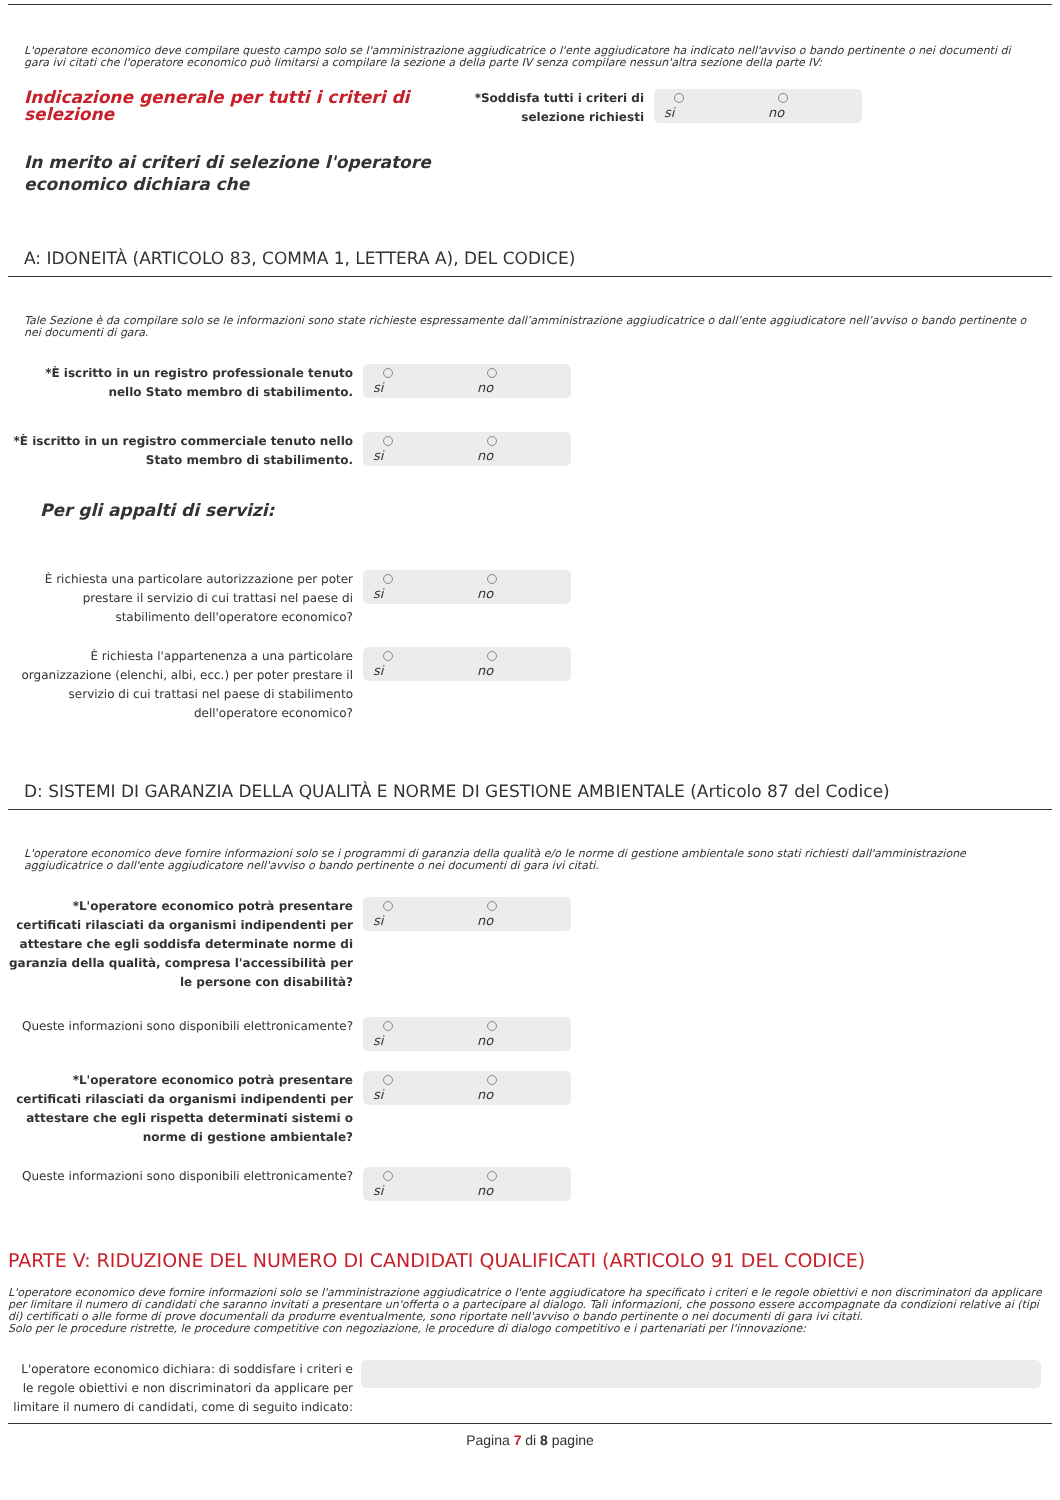L'operatore economico deve compilare questo campo solo se l'amministrazione aggiudicatrice o l'ente aggiudicatore ha indicato nell'avviso o bando pertinente o nei documenti di gara ivi citati che l'operatore economico può limitarsi a compilare la sezione a della parte IV senza compilare nessun'altra sezione della parte IV:
Indicazione generale per tutti i criteri di selezione
In merito ai criteri di selezione l'operatore economico dichiara che
*Soddisfa tutti i criteri di selezione richiesti
si no
A: IDONEITÀ (ARTICOLO 83, COMMA 1, LETTERA A), DEL CODICE)
Tale Sezione è da compilare solo se le informazioni sono state richieste espressamente dall’amministrazione aggiudicatrice o dall’ente aggiudicatore nell’avviso o bando pertinente o nei documenti di gara.
*È iscritto in un registro professionale tenuto nello Stato membro di stabilimento.
si no
*È iscritto in un registro commerciale tenuto nello Stato membro di stabilimento.
si no
Per gli appalti di servizi:
È richiesta una particolare autorizzazione per poter prestare il servizio di cui trattasi nel paese di stabilimento dell'operatore economico?
si no
È richiesta l'appartenenza a una particolare organizzazione (elenchi, albi, ecc.) per poter prestare il servizio di cui trattasi nel paese di stabilimento dell'operatore economico?
si no
D: SISTEMI DI GARANZIA DELLA QUALITÀ E NORME DI GESTIONE AMBIENTALE (Articolo 87 del Codice)
L'operatore economico deve fornire informazioni solo se i programmi di garanzia della qualità e/o le norme di gestione ambientale sono stati richiesti dall'amministrazione aggiudicatrice o dall'ente aggiudicatore nell'avviso o bando pertinente o nei documenti di gara ivi citati.
*L'operatore economico potrà presentare certificati rilasciati da organismi indipendenti per attestare che egli soddisfa determinate norme di garanzia della qualità, compresa l'accessibilità per le persone con disabilità?
si no
Queste informazioni sono disponibili elettronicamente?
si no
*L'operatore economico potrà presentare certificati rilasciati da organismi indipendenti per attestare che egli rispetta determinati sistemi o norme di gestione ambientale?
si no
Queste informazioni sono disponibili elettronicamente?
si no
PARTE V: RIDUZIONE DEL NUMERO DI CANDIDATI QUALIFICATI (ARTICOLO 91 DEL CODICE)
L'operatore economico deve fornire informazioni solo se l'amministrazione aggiudicatrice o l'ente aggiudicatore ha specificato i criteri e le regole obiettivi e non discriminatori da applicare per limitare il numero di candidati che saranno invitati a presentare un'offerta o a partecipare al dialogo. Tali informazioni, che possono essere accompagnate da condizioni relative ai (tipi di) certificati o alle forme di prove documentali da produrre eventualmente, sono riportate nell'avviso o bando pertinente o nei documenti di gara ivi citati.
Solo per le procedure ristrette, le procedure competitive con negoziazione, le procedure di dialogo competitivo e i partenariati per l'innovazione:
L'operatore economico dichiara: di soddisfare i criteri e le regole obiettivi e non discriminatori da applicare per limitare il numero di candidati, come di seguito indicato:
Pagina 7 di 8 pagine